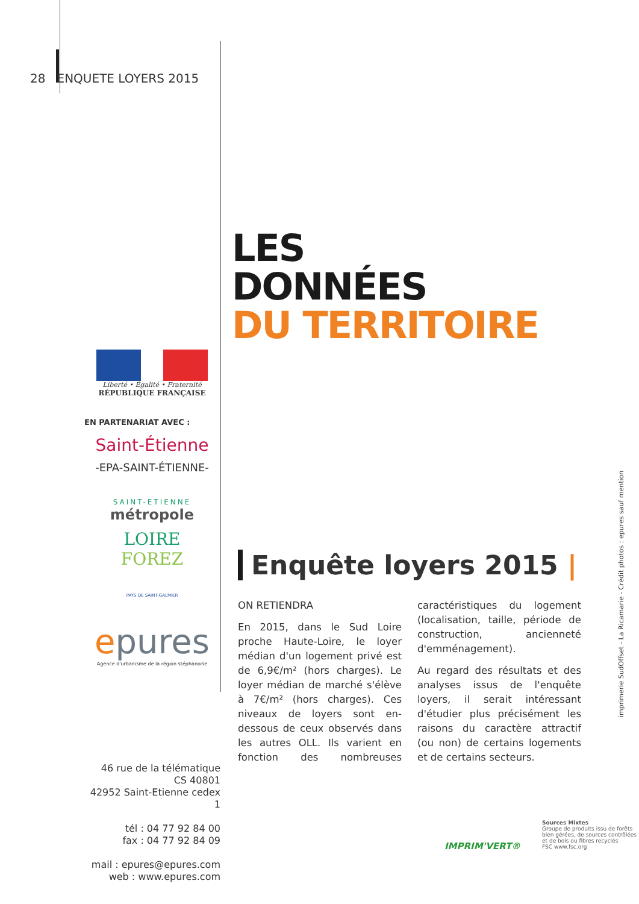28 ENQUETE LOYERS 2015
Liberté • Égalité • Fraternité
RÉPUBLIQUE FRANÇAISE
EN PARTENARIAT AVEC :
Saint-Étienne
-EPA-SAINT-ÉTIENNE-
SAINT-ETIENNE
métropole
LOIRE
FOREZ
PAYS DE SAINT-GALMIER
epures
Agence d'urbanisme de la région stéphanoise
46 rue de la télématique
CS 40801
42952 Saint-Etienne cedex 1
tél : 04 77 92 84 00
fax : 04 77 92 84 09
mail : epures@epures.com
web : www.epures.com
LES
DONNÉES
DU TERRITOIRE
Enquête loyers 2015 |
ON RETIENDRA
En 2015, dans le Sud Loire proche Haute-Loire, le loyer médian d'un logement privé est de 6,9€/m² (hors charges). Le loyer médian de marché s'élève à 7€/m² (hors charges). Ces niveaux de loyers sont en-dessous de ceux observés dans les autres OLL. Ils varient en fonction des nombreuses caractéristiques du logement (localisation, taille, période de construction, ancienneté d'emménagement).
Au regard des résultats et des analyses issus de l'enquête loyers, il serait intéressant d'étudier plus précisément les raisons du caractère attractif (ou non) de certains logements et de certains secteurs.
imprimerie SudOffset - La Ricamarie - Crédit photos : epures sauf mention
IMPRIM'VERT®
Sources Mixtes
Groupe de produits issu de forêts
bien gérées, de sources contrôlées
et de bois ou fibres recyclés
FSC www.fsc.org